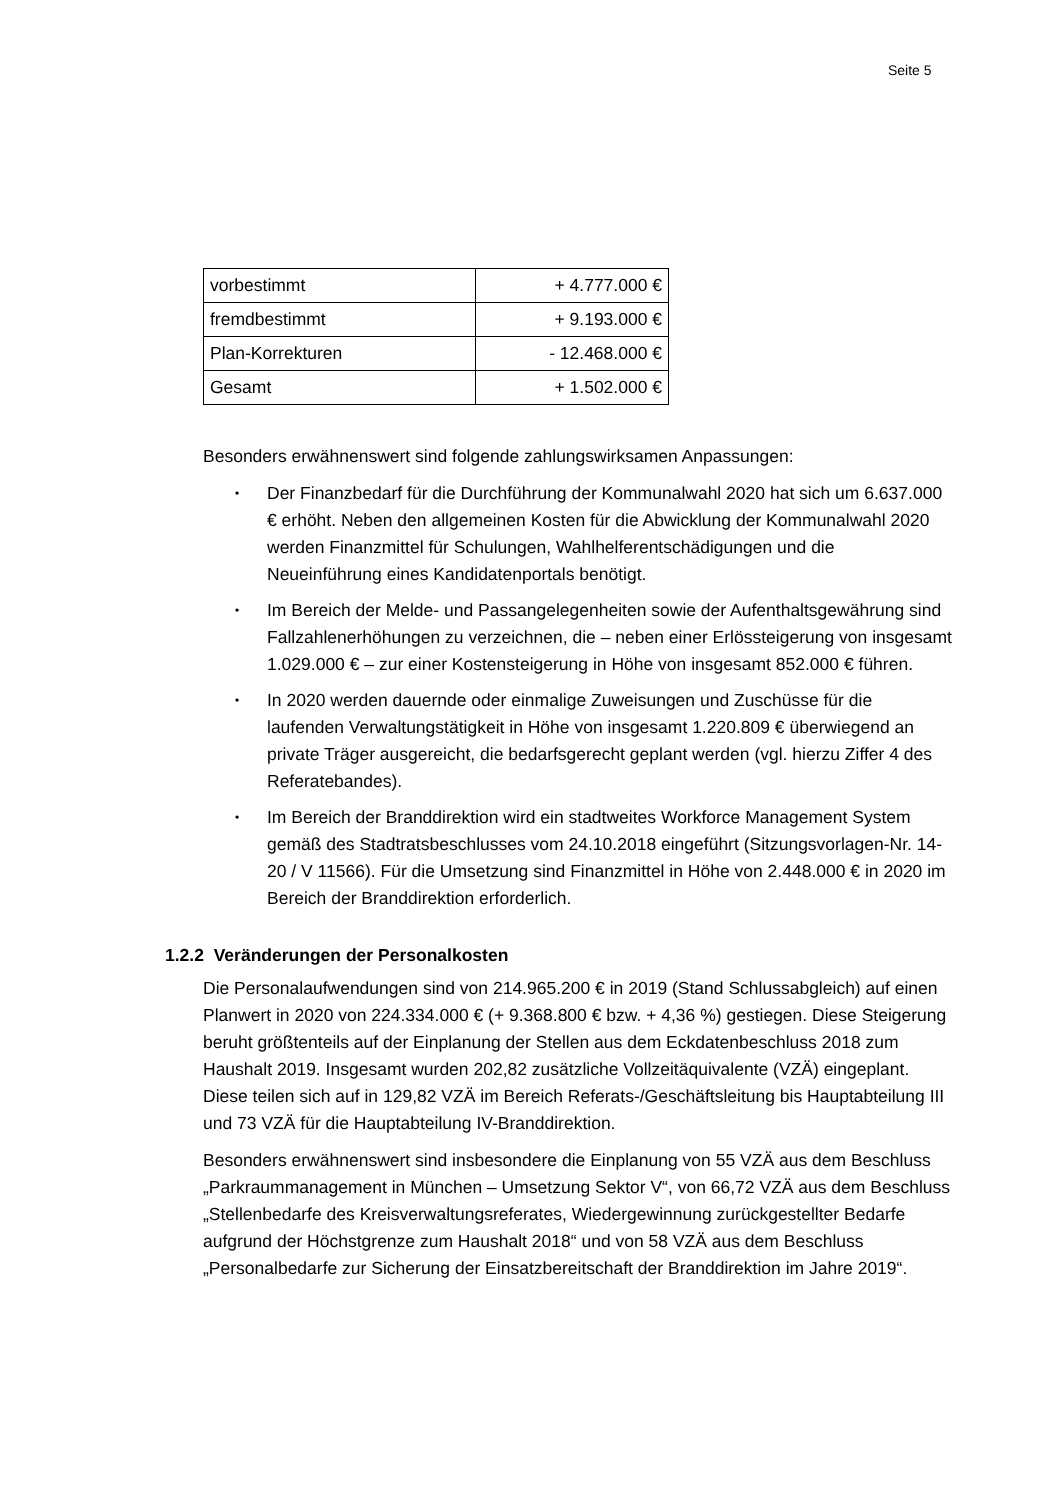Seite 5
| vorbestimmt | + 4.777.000 € |
| fremdbestimmt | + 9.193.000 € |
| Plan-Korrekturen | - 12.468.000 € |
| Gesamt | + 1.502.000 € |
Besonders erwähnenswert sind folgende zahlungswirksamen Anpassungen:
• Der Finanzbedarf für die Durchführung der Kommunalwahl 2020 hat sich um 6.637.000 € erhöht. Neben den allgemeinen Kosten für die Abwicklung der Kommunalwahl 2020 werden Finanzmittel für Schulungen, Wahlhelferent­schädigungen und die Neueinführung eines Kandidatenportals benötigt.
• Im Bereich der Melde- und Passangelegenheiten sowie der Aufenthalts­gewährung sind Fallzahlenerhöhungen zu verzeichnen, die – neben einer Er­lössteigerung von insgesamt 1.029.000 € – zur einer Kostensteigerung in Höhe von insgesamt 852.000 € führen.
• In 2020 werden dauernde oder einmalige Zuweisungen und Zuschüsse für die laufenden Verwaltungstätigkeit in Höhe von insgesamt 1.220.809 € überwie­gend an private Träger ausgereicht, die bedarfsgerecht geplant werden (vgl. hierzu Ziffer 4 des Referatebandes).
• Im Bereich der Branddirektion wird ein stadtweites Workforce Management System gemäß des Stadtratsbeschlusses vom 24.10.2018 eingeführt (Sit­zungsvorlagen-Nr. 14-20 / V 11566). Für die Umsetzung sind Finanzmittel in Höhe von 2.448.000 € in 2020 im Bereich der Branddirektion erforderlich.
1.2.2 Veränderungen der Personalkosten
Die Personalaufwendungen sind von 214.965.200 € in 2019 (Stand Schlussabgleich) auf einen Planwert in 2020 von 224.334.000 € (+ 9.368.800 € bzw. + 4,36 %) gestie­gen. Diese Steigerung beruht größtenteils auf der Einplanung der Stellen aus dem Eckdatenbeschluss 2018 zum Haushalt 2019. Insgesamt wurden 202,82 zusätzliche Vollzeitäquivalente (VZÄ) eingeplant. Diese teilen sich auf in 129,82 VZÄ im Bereich Referats-/Geschäftsleitung bis Hauptabteilung III und 73 VZÄ für die Hauptabteilung IV-Branddirektion.
Besonders erwähnenswert sind insbesondere die Einplanung von 55 VZÄ aus dem Beschluss „Parkraummanagement in München – Umsetzung Sektor V“, von 66,72 VZÄ aus dem Beschluss „Stellenbedarfe des Kreisverwaltungsreferates, Wieder­gewinnung zurückgestellter Bedarfe aufgrund der Höchstgrenze zum Haushalt 2018“ und von 58 VZÄ aus dem Beschluss „Personalbedarfe zur Sicherung der Einsatzbe­reitschaft der Branddirektion im Jahre 2019“.